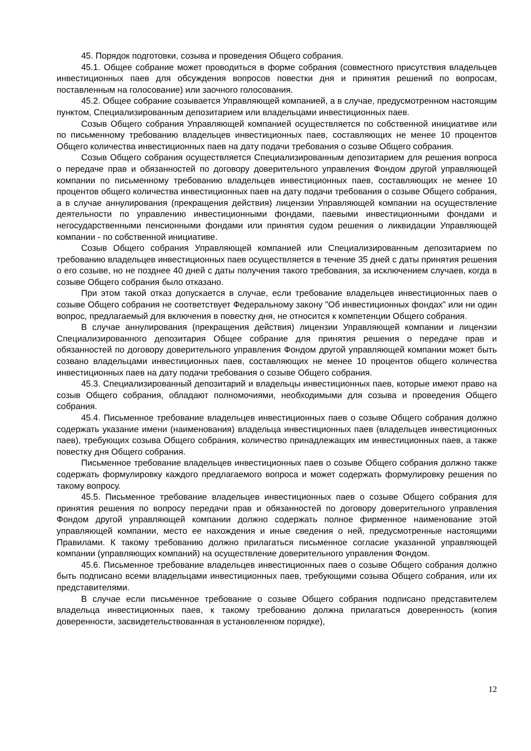45. Порядок подготовки, созыва и проведения Общего собрания.
45.1. Общее собрание может проводиться в форме собрания (совместного присутствия владельцев инвестиционных паев для обсуждения вопросов повестки дня и принятия решений по вопросам, поставленным на голосование) или заочного голосования.
45.2. Общее собрание созывается Управляющей компанией, а в случае, предусмотренном настоящим пунктом, Специализированным депозитарием или владельцами инвестиционных паев.
Созыв Общего собрания Управляющей компанией осуществляется по собственной инициативе или по письменному требованию владельцев инвестиционных паев, составляющих не менее 10 процентов Общего количества инвестиционных паев на дату подачи требования о созыве Общего собрания.
Созыв Общего собрания осуществляется Специализированным депозитарием для решения вопроса о передаче прав и обязанностей по договору доверительного управления Фондом другой управляющей компании по письменному требованию владельцев инвестиционных паев, составляющих не менее 10 процентов общего количества инвестиционных паев на дату подачи требования о созыве Общего собрания, а в случае аннулирования (прекращения действия) лицензии Управляющей компании на осуществление деятельности по управлению инвестиционными фондами, паевыми инвестиционными фондами и негосударственными пенсионными фондами или принятия судом решения о ликвидации Управляющей компании - по собственной инициативе.
Созыв Общего собрания Управляющей компанией или Специализированным депозитарием по требованию владельцев инвестиционных паев осуществляется в течение 35 дней с даты принятия решения о его созыве, но не позднее 40 дней с даты получения такого требования, за исключением случаев, когда в созыве Общего собрания было отказано.
При этом такой отказ допускается в случае, если требование владельцев инвестиционных паев о созыве Общего собрания не соответствует Федеральному закону "Об инвестиционных фондах" или ни один вопрос, предлагаемый для включения в повестку дня, не относится к компетенции Общего собрания.
В случае аннулирования (прекращения действия) лицензии Управляющей компании и лицензии Специализированного депозитария Общее собрание для принятия решения о передаче прав и обязанностей по договору доверительного управления Фондом другой управляющей компании может быть созвано владельцами инвестиционных паев, составляющих не менее 10 процентов общего количества инвестиционных паев на дату подачи требования о созыве Общего собрания.
45.3. Специализированный депозитарий и владельцы инвестиционных паев, которые имеют право на созыв Общего собрания, обладают полномочиями, необходимыми для созыва и проведения Общего собрания.
45.4. Письменное требование владельцев инвестиционных паев о созыве Общего собрания должно содержать указание имени (наименования) владельца инвестиционных паев (владельцев инвестиционных паев), требующих созыва Общего собрания, количество принадлежащих им инвестиционных паев, а также повестку дня Общего собрания.
Письменное требование владельцев инвестиционных паев о созыве Общего собрания должно также содержать формулировку каждого предлагаемого вопроса и может содержать формулировку решения по такому вопросу.
45.5. Письменное требование владельцев инвестиционных паев о созыве Общего собрания для принятия решения по вопросу передачи прав и обязанностей по договору доверительного управления Фондом другой управляющей компании должно содержать полное фирменное наименование этой управляющей компании, место ее нахождения и иные сведения о ней, предусмотренные настоящими Правилами. К такому требованию должно прилагаться письменное согласие указанной управляющей компании (управляющих компаний) на осуществление доверительного управления Фондом.
45.6. Письменное требование владельцев инвестиционных паев о созыве Общего собрания должно быть подписано всеми владельцами инвестиционных паев, требующими созыва Общего собрания, или их представителями.
В случае если письменное требование о созыве Общего собрания подписано представителем владельца инвестиционных паев, к такому требованию должна прилагаться доверенность (копия доверенности, засвидетельствованная в установленном порядке),
12